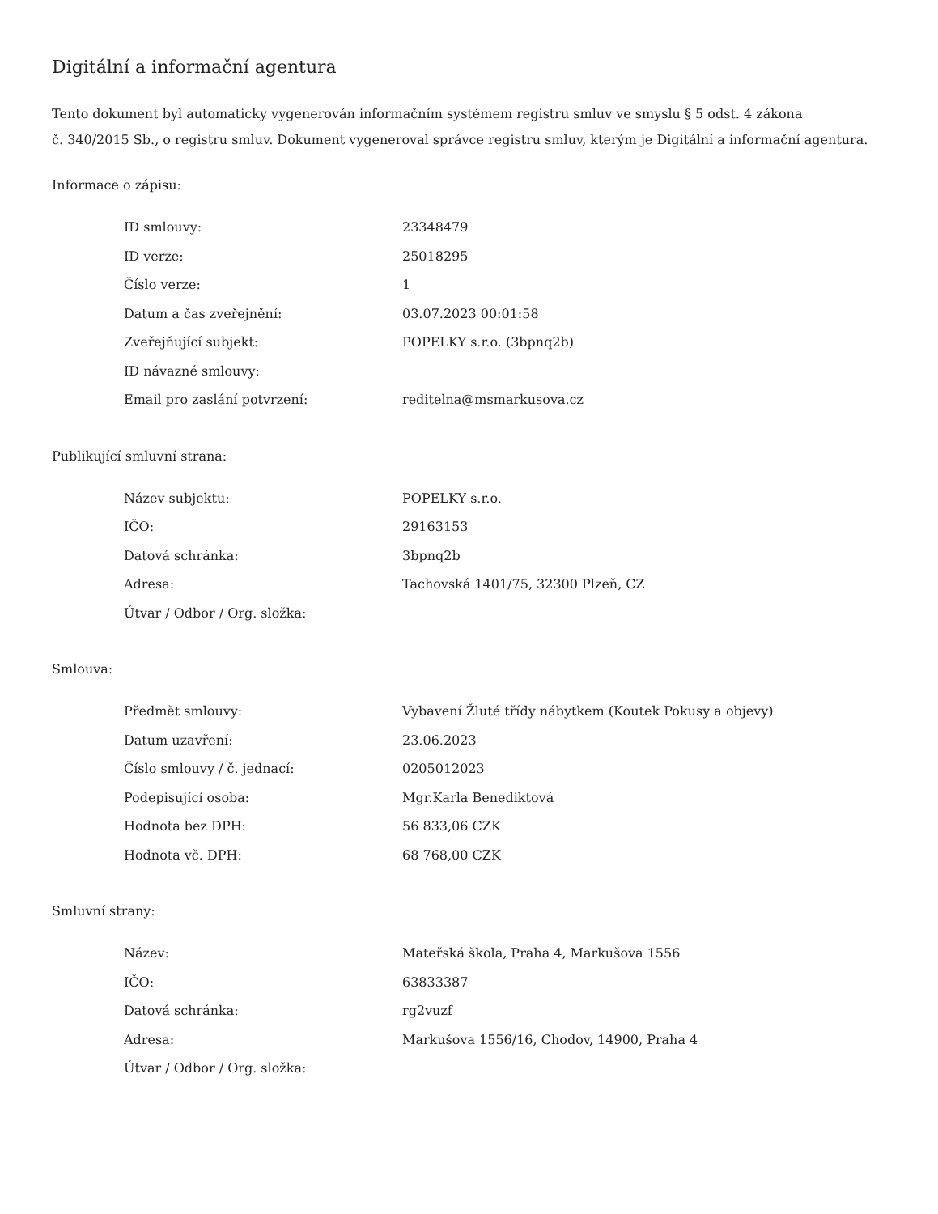Digitální a informační agentura
Tento dokument byl automaticky vygenerován informačním systémem registru smluv ve smyslu § 5 odst. 4 zákona
č. 340/2015 Sb., o registru smluv. Dokument vygeneroval správce registru smluv, kterým je Digitální a informační agentura.
Informace o zápisu:
| ID smlouvy: | 23348479 |
| ID verze: | 25018295 |
| Číslo verze: | 1 |
| Datum a čas zveřejnění: | 03.07.2023 00:01:58 |
| Zveřejňující subjekt: | POPELKY s.r.o. (3bpnq2b) |
| ID návazné smlouvy: | |
| Email pro zaslání potvrzení: | reditelna@msmarkusova.cz |
Publikující smluvní strana:
| Název subjektu: | POPELKY s.r.o. |
| IČO: | 29163153 |
| Datová schránka: | 3bpnq2b |
| Adresa: | Tachovská 1401/75, 32300 Plzeň, CZ |
| Útvar / Odbor / Org. složka: | |
Smlouva:
| Předmět smlouvy: | Vybavení Žluté třídy nábytkem (Koutek Pokusy a objevy) |
| Datum uzavření: | 23.06.2023 |
| Číslo smlouvy / č. jednací: | 0205012023 |
| Podepisující osoba: | Mgr.Karla Benediktová |
| Hodnota bez DPH: | 56 833,06 CZK |
| Hodnota vč. DPH: | 68 768,00 CZK |
Smluvní strany:
| Název: | Mateřská škola, Praha 4, Markušova 1556 |
| IČO: | 63833387 |
| Datová schránka: | rg2vuzf |
| Adresa: | Markušova 1556/16, Chodov, 14900, Praha 4 |
| Útvar / Odbor / Org. složka: | |